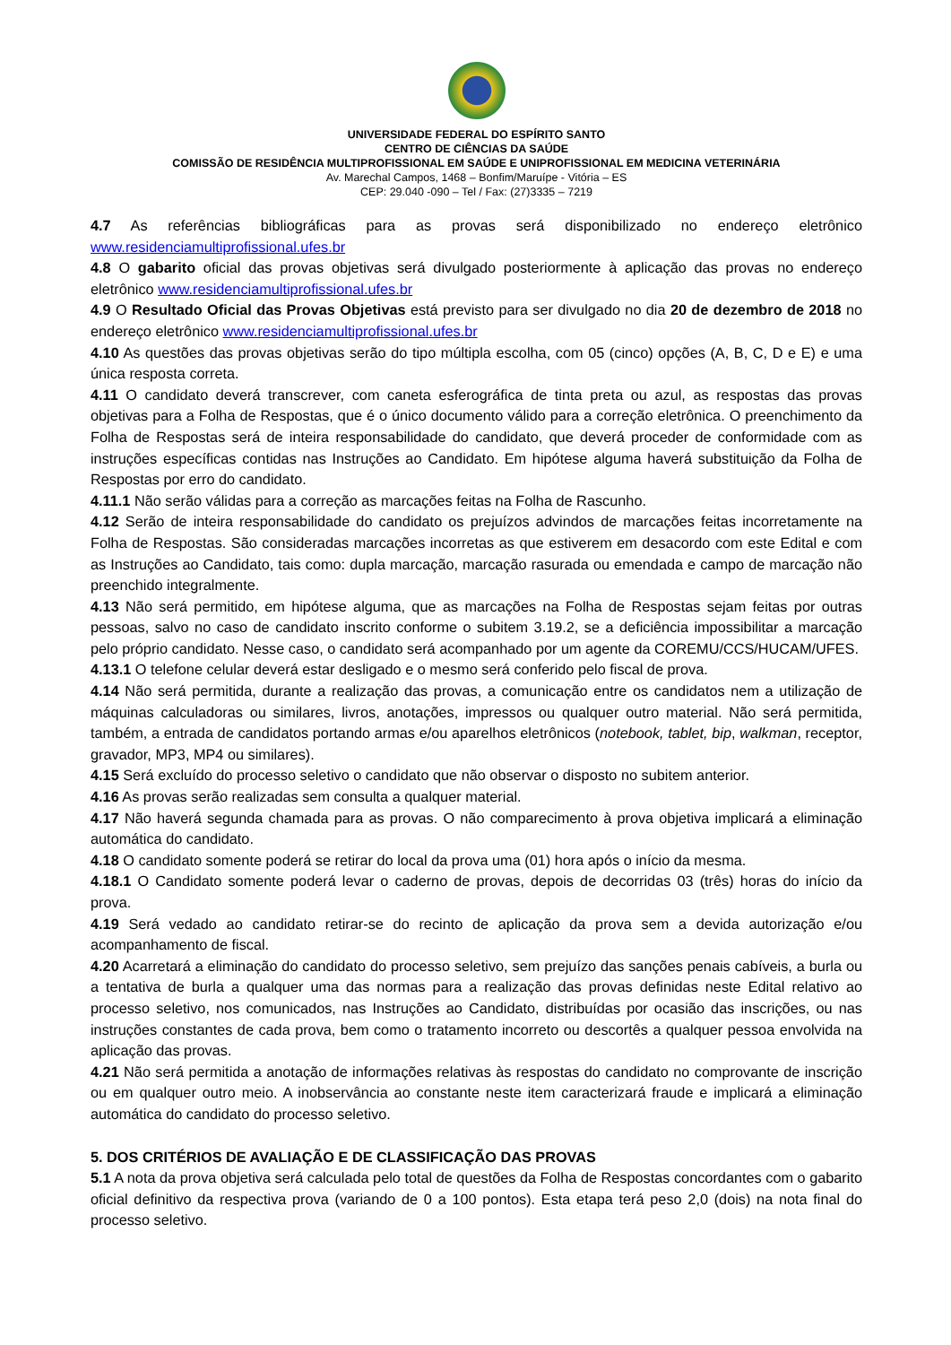UNIVERSIDADE FEDERAL DO ESPÍRITO SANTO
CENTRO DE CIÊNCIAS DA SAÚDE
COMISSÃO DE RESIDÊNCIA MULTIPROFISSIONAL EM SAÚDE E UNIPROFISSIONAL EM MEDICINA VETERINÁRIA
Av. Marechal Campos, 1468 – Bonfim/Maruípe - Vitória – ES
CEP: 29.040 -090 – Tel / Fax: (27)3335 – 7219
4.7 As referências bibliográficas para as provas será disponibilizado no endereço eletrônico www.residenciamultiprofissional.ufes.br
4.8 O gabarito oficial das provas objetivas será divulgado posteriormente à aplicação das provas no endereço eletrônico www.residenciamultiprofissional.ufes.br
4.9 O Resultado Oficial das Provas Objetivas está previsto para ser divulgado no dia 20 de dezembro de 2018 no endereço eletrônico www.residenciamultiprofissional.ufes.br
4.10 As questões das provas objetivas serão do tipo múltipla escolha, com 05 (cinco) opções (A, B, C, D e E) e uma única resposta correta.
4.11 O candidato deverá transcrever, com caneta esferográfica de tinta preta ou azul, as respostas das provas objetivas para a Folha de Respostas, que é o único documento válido para a correção eletrônica. O preenchimento da Folha de Respostas será de inteira responsabilidade do candidato, que deverá proceder de conformidade com as instruções específicas contidas nas Instruções ao Candidato. Em hipótese alguma haverá substituição da Folha de Respostas por erro do candidato.
4.11.1 Não serão válidas para a correção as marcações feitas na Folha de Rascunho.
4.12 Serão de inteira responsabilidade do candidato os prejuízos advindos de marcações feitas incorretamente na Folha de Respostas. São consideradas marcações incorretas as que estiverem em desacordo com este Edital e com as Instruções ao Candidato, tais como: dupla marcação, marcação rasurada ou emendada e campo de marcação não preenchido integralmente.
4.13 Não será permitido, em hipótese alguma, que as marcações na Folha de Respostas sejam feitas por outras pessoas, salvo no caso de candidato inscrito conforme o subitem 3.19.2, se a deficiência impossibilitar a marcação pelo próprio candidato. Nesse caso, o candidato será acompanhado por um agente da COREMU/CCS/HUCAM/UFES.
4.13.1 O telefone celular deverá estar desligado e o mesmo será conferido pelo fiscal de prova.
4.14 Não será permitida, durante a realização das provas, a comunicação entre os candidatos nem a utilização de máquinas calculadoras ou similares, livros, anotações, impressos ou qualquer outro material. Não será permitida, também, a entrada de candidatos portando armas e/ou aparelhos eletrônicos (notebook, tablet, bip, walkman, receptor, gravador, MP3, MP4 ou similares).
4.15 Será excluído do processo seletivo o candidato que não observar o disposto no subitem anterior.
4.16 As provas serão realizadas sem consulta a qualquer material.
4.17 Não haverá segunda chamada para as provas. O não comparecimento à prova objetiva implicará a eliminação automática do candidato.
4.18 O candidato somente poderá se retirar do local da prova uma (01) hora após o início da mesma.
4.18.1 O Candidato somente poderá levar o caderno de provas, depois de decorridas 03 (três) horas do início da prova.
4.19 Será vedado ao candidato retirar-se do recinto de aplicação da prova sem a devida autorização e/ou acompanhamento de fiscal.
4.20 Acarretará a eliminação do candidato do processo seletivo, sem prejuízo das sanções penais cabíveis, a burla ou a tentativa de burla a qualquer uma das normas para a realização das provas definidas neste Edital relativo ao processo seletivo, nos comunicados, nas Instruções ao Candidato, distribuídas por ocasião das inscrições, ou nas instruções constantes de cada prova, bem como o tratamento incorreto ou descortês a qualquer pessoa envolvida na aplicação das provas.
4.21 Não será permitida a anotação de informações relativas às respostas do candidato no comprovante de inscrição ou em qualquer outro meio. A inobservância ao constante neste item caracterizará fraude e implicará a eliminação automática do candidato do processo seletivo.
5. DOS CRITÉRIOS DE AVALIAÇÃO E DE CLASSIFICAÇÃO DAS PROVAS
5.1 A nota da prova objetiva será calculada pelo total de questões da Folha de Respostas concordantes com o gabarito oficial definitivo da respectiva prova (variando de 0 a 100 pontos). Esta etapa terá peso 2,0 (dois) na nota final do processo seletivo.